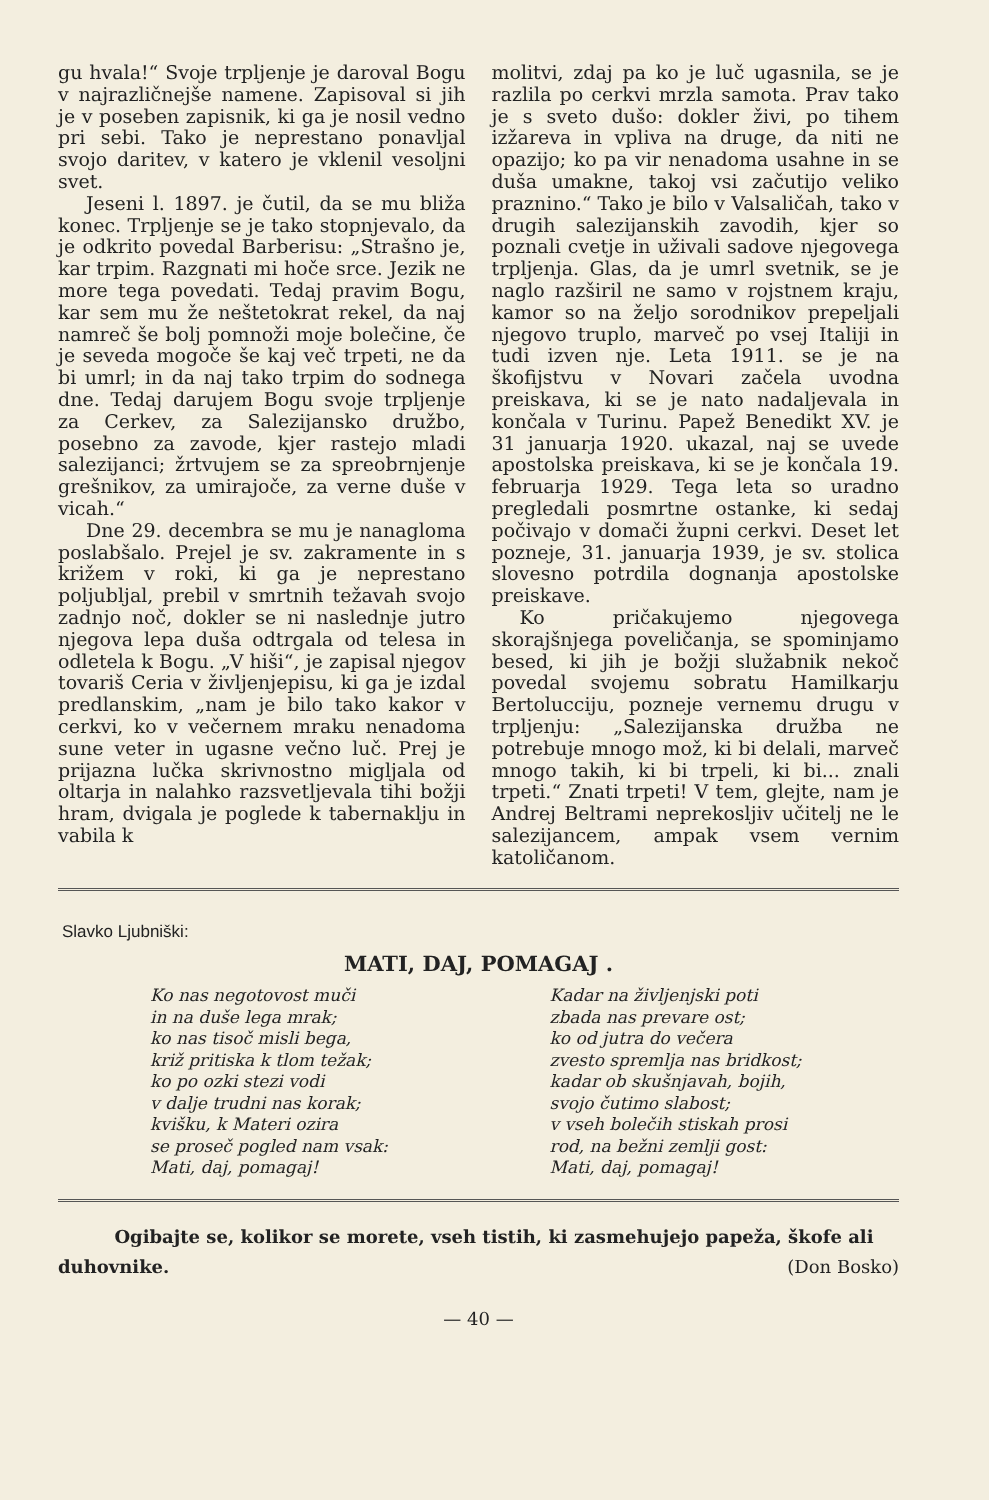gu hvala!“ Svoje trpljenje je daroval Bogu v najrazličnejše namene. Zapisoval si jih je v poseben zapisnik, ki ga je nosil vedno pri sebi. Tako je neprestano ponavljal svojo daritev, v katero je vklenil vesoljni svet.
Jeseni l. 1897. je čutil, da se mu bliža konec. Trpljenje se je tako stopnjevalo, da je odkrito povedal Barberisu: „Strašno je, kar trpim. Razgnati mi hoče srce. Jezik ne more tega povedati. Tedaj pravim Bogu, kar sem mu že neštetokrat rekel, da naj namreč še bolj pomnoži moje bolečine, če je seveda mogoče še kaj več trpeti, ne da bi umrl; in da naj tako trpim do sodnega dne. Tedaj darujem Bogu svoje trpljenje za Cerkev, za Salezijansko družbo, posebno za zavode, kjer rastejo mladi salezijanci; žrtvujem se za spreobrnjenje grešnikov, za umirajoče, za verne duše v vicah.“
Dne 29. decembra se mu je nanagloma poslabšalo. Prejel je sv. zakramente in s križem v roki, ki ga je neprestano poljubljal, prebil v smrtnih težavah svojo zadnjo noč, dokler se ni naslednje jutro njegova lepa duša odtrgala od telesa in odletela k Bogu. „V hiši“, je zapisal njegov tovariš Ceria v življenjepisu, ki ga je izdal predlanskim, „nam je bilo tako kakor v cerkvi, ko v večernem mraku nenadoma sune veter in ugasne večno luč. Prej je prijazna lučka skrivnostno migljala od oltarja in nalahko razsvetljevala tihi božji hram, dvigala je poglede k tabernaklju in vabila k
molitvi, zdaj pa ko je luč ugasnila, se je razlila po cerkvi mrzla samota. Prav tako je s sveto dušo: dokler živi, po tihem izžareva in vpliva na druge, da niti ne opazijo; ko pa vir nenadoma usahne in se duša umakne, takoj vsi začutijo veliko praznino.“ Tako je bilo v Valsaličah, tako v drugih salezijanskih zavodih, kjer so poznali cvetje in uživali sadove njegovega trpljenja. Glas, da je umrl svetnik, se je naglo razširil ne samo v rojstnem kraju, kamor so na željo sorodnikov prepeljali njegovo truplo, marveč po vsej Italiji in tudi izven nje. Leta 1911. se je na škofijstvu v Novari začela uvodna preiskava, ki se je nato nadaljevala in končala v Turinu. Papež Benedikt XV. je 31 januarja 1920. ukazal, naj se uvede apostolska preiskava, ki se je končala 19. februarja 1929. Tega leta so uradno pregledali posmrtne ostanke, ki sedaj počivajo v domači župni cerkvi. Deset let pozneje, 31. januarja 1939, je sv. stolica slovesno potrdila dognanja apostolske preiskave.
Ko pričakujemo njegovega skorajšnjega poveličanja, se spominjamo besed, ki jih je božji služabnik nekoč povedal svojemu sobratu Hamilkarju Bertolucciju, pozneje vernemu drugu v trpljenju: „Salezijanska družba ne potrebuje mnogo mož, ki bi delali, marveč mnogo takih, ki bi trpeli, ki bi... znali trpeti.“ Znati trpeti! V tem, glejte, nam je Andrej Beltrami neprekosljiv učitelj ne le salezijancem, ampak vsem vernim katoličanom.
Slavko Ljubniški:
MATI, DAJ, POMAGAJ .
Ko nas negotovost muči
in na duše lega mrak;
ko nas tisoč misli bega,
križ pritiska k tlom težak;
ko po ozki stezi vodi
v dalje trudni nas korak;
kvišku, k Materi ozira
se proseč pogled nam vsak:
Mati, daj, pomagaj!
Kadar na življenjski poti
zbada nas prevare ost;
ko od jutra do večera
zvesto spremlja nas bridkost;
kadar ob skušnjavah, bojih,
svojo čutimo slabost;
v vseh bolečih stiskah prosi
rod, na bežni zemlji gost:
Mati, daj, pomagaj!
Ogibajte se, kolikor se morete, vseh tistih, ki zasmehujejo papeža, škofe ali duhovnike. (Don Bosko)
— 40 —